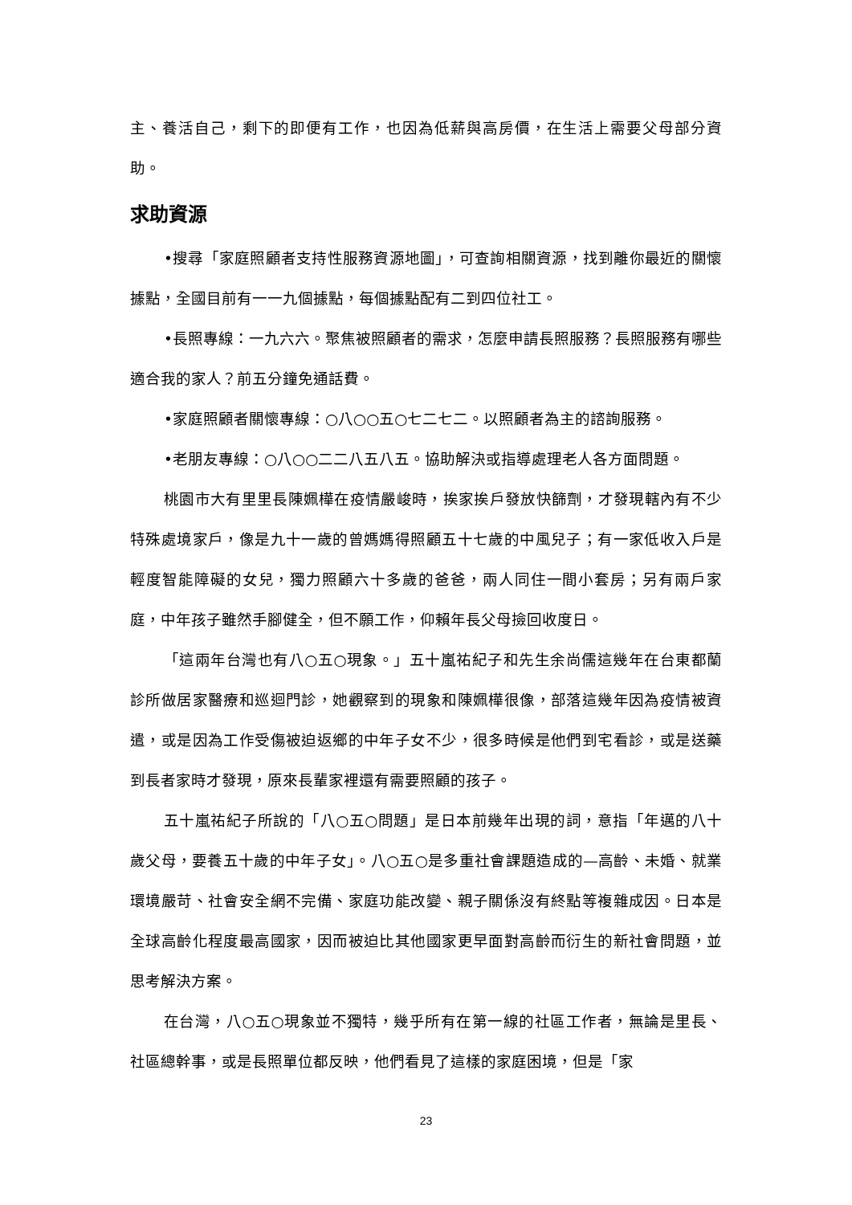主、養活自己，剩下的即便有工作，也因為低薪與高房價，在生活上需要父母部分資助。
求助資源
•搜尋「家庭照顧者支持性服務資源地圖」，可查詢相關資源，找到離你最近的關懷據點，全國目前有一一九個據點，每個據點配有二到四位社工。
•長照專線：一九六六。聚焦被照顧者的需求，怎麼申請長照服務？長照服務有哪些適合我的家人？前五分鐘免通話費。
•家庭照顧者關懷專線：○八○○五○七二七二。以照顧者為主的諮詢服務。
•老朋友專線：○八○○二二八五八五。協助解決或指導處理老人各方面問題。
桃園市大有里里長陳姵樺在疫情嚴峻時，挨家挨戶發放快篩劑，才發現轄內有不少特殊處境家戶，像是九十一歲的曾媽媽得照顧五十七歲的中風兒子；有一家低收入戶是輕度智能障礙的女兒，獨力照顧六十多歲的爸爸，兩人同住一間小套房；另有兩戶家庭，中年孩子雖然手腳健全，但不願工作，仰賴年長父母撿回收度日。
「這兩年台灣也有八○五○現象。」五十嵐祐紀子和先生余尚儒這幾年在台東都蘭診所做居家醫療和巡迴門診，她觀察到的現象和陳姵樺很像，部落這幾年因為疫情被資遣，或是因為工作受傷被迫返鄉的中年子女不少，很多時候是他們到宅看診，或是送藥到長者家時才發現，原來長輩家裡還有需要照顧的孩子。
五十嵐祐紀子所說的「八○五○問題」是日本前幾年出現的詞，意指「年邁的八十歲父母，要養五十歲的中年子女」。八○五○是多重社會課題造成的—高齡、未婚、就業環境嚴苛、社會安全網不完備、家庭功能改變、親子關係沒有終點等複雜成因。日本是全球高齡化程度最高國家，因而被迫比其他國家更早面對高齡而衍生的新社會問題，並思考解決方案。
在台灣，八○五○現象並不獨特，幾乎所有在第一線的社區工作者，無論是里長、社區總幹事，或是長照單位都反映，他們看見了這樣的家庭困境，但是「家
23